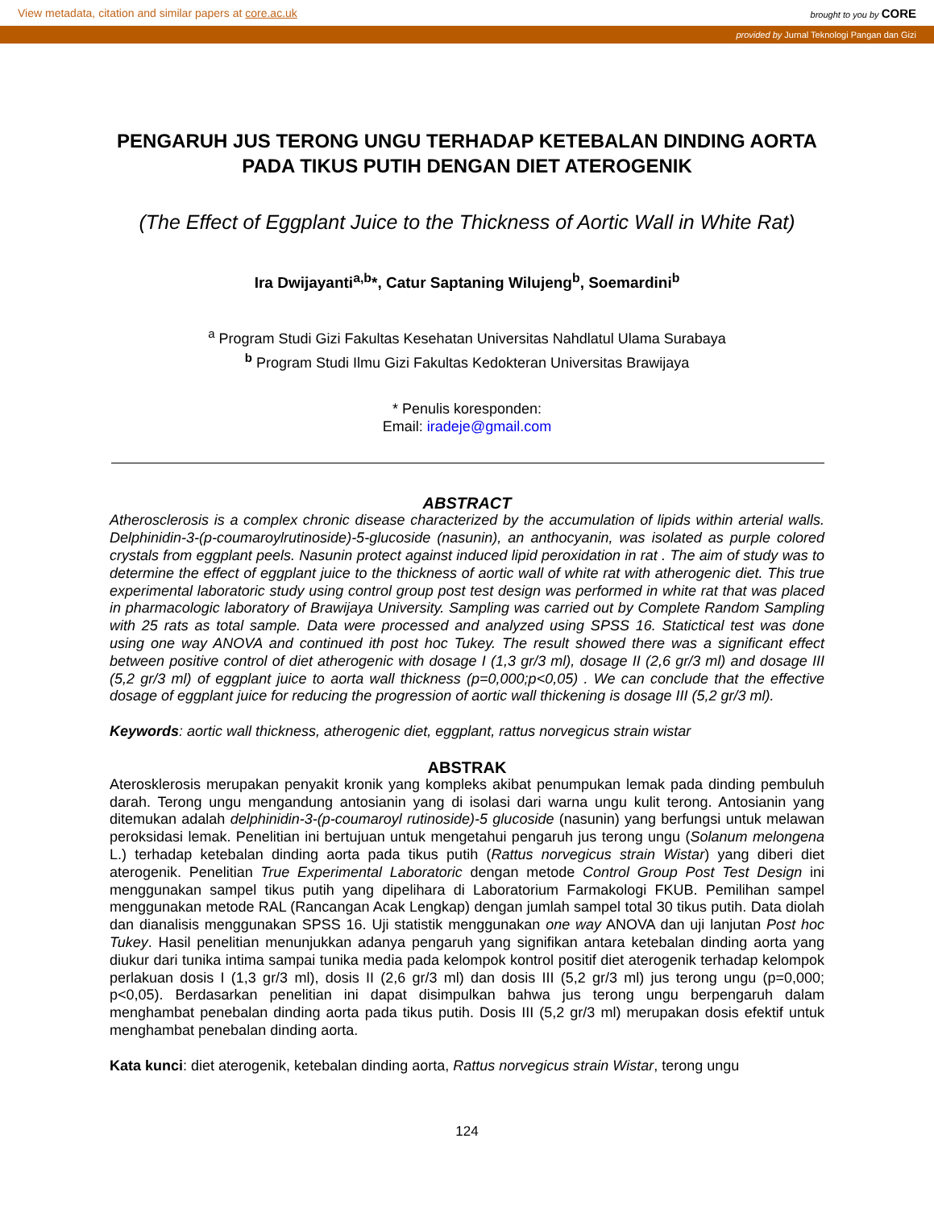View metadata, citation and similar papers at core.ac.uk brought to you by CORE
provided by Jurnal Teknologi Pangan dan Gizi
PENGARUH JUS TERONG UNGU TERHADAP KETEBALAN DINDING AORTA PADA TIKUS PUTIH DENGAN DIET ATEROGENIK
(The Effect of Eggplant Juice to the Thickness of Aortic Wall in White Rat)
Ira Dwijayanti<sup>a,b</sup>*, Catur Saptaning Wilujeng<sup>b</sup>, Soemardini<sup>b</sup>
<sup>a</sup> Program Studi Gizi Fakultas Kesehatan Universitas Nahdlatul Ulama Surabaya
<sup>b</sup> Program Studi Ilmu Gizi Fakultas Kedokteran Universitas Brawijaya
* Penulis koresponden:
Email: iradeje@gmail.com
ABSTRACT
Atherosclerosis is a complex chronic disease characterized by the accumulation of lipids within arterial walls. Delphinidin-3-(p-coumaroylrutinoside)-5-glucoside (nasunin), an anthocyanin, was isolated as purple colored crystals from eggplant peels. Nasunin protect against induced lipid peroxidation in rat . The aim of study was to determine the effect of eggplant juice to the thickness of aortic wall of white rat with atherogenic diet. This true experimental laboratoric study using control group post test design was performed in white rat that was placed in pharmacologic laboratory of Brawijaya University. Sampling was carried out by Complete Random Sampling with 25 rats as total sample. Data were processed and analyzed using SPSS 16. Statictical test was done using one way ANOVA and continued ith post hoc Tukey. The result showed there was a significant effect between positive control of diet atherogenic with dosage I (1,3 gr/3 ml), dosage II (2,6 gr/3 ml) and dosage III (5,2 gr/3 ml) of eggplant juice to aorta wall thickness (p=0,000;p<0,05) . We can conclude that the effective dosage of eggplant juice for reducing the progression of aortic wall thickening is dosage III (5,2 gr/3 ml).
Keywords: aortic wall thickness, atherogenic diet, eggplant, rattus norvegicus strain wistar
ABSTRAK
Aterosklerosis merupakan penyakit kronik yang kompleks akibat penumpukan lemak pada dinding pembuluh darah. Terong ungu mengandung antosianin yang di isolasi dari warna ungu kulit terong. Antosianin yang ditemukan adalah delphinidin-3-(p-coumaroyl rutinoside)-5 glucoside (nasunin) yang berfungsi untuk melawan peroksidasi lemak. Penelitian ini bertujuan untuk mengetahui pengaruh jus terong ungu (Solanum melongena L.) terhadap ketebalan dinding aorta pada tikus putih (Rattus norvegicus strain Wistar) yang diberi diet aterogenik. Penelitian True Experimental Laboratoric dengan metode Control Group Post Test Design ini menggunakan sampel tikus putih yang dipelihara di Laboratorium Farmakologi FKUB. Pemilihan sampel menggunakan metode RAL (Rancangan Acak Lengkap) dengan jumlah sampel total 30 tikus putih. Data diolah dan dianalisis menggunakan SPSS 16. Uji statistik menggunakan one way ANOVA dan uji lanjutan Post hoc Tukey. Hasil penelitian menunjukkan adanya pengaruh yang signifikan antara ketebalan dinding aorta yang diukur dari tunika intima sampai tunika media pada kelompok kontrol positif diet aterogenik terhadap kelompok perlakuan dosis I (1,3 gr/3 ml), dosis II (2,6 gr/3 ml) dan dosis III (5,2 gr/3 ml) jus terong ungu (p=0,000; p<0,05). Berdasarkan penelitian ini dapat disimpulkan bahwa jus terong ungu berpengaruh dalam menghambat penebalan dinding aorta pada tikus putih. Dosis III (5,2 gr/3 ml) merupakan dosis efektif untuk menghambat penebalan dinding aorta.
Kata kunci: diet aterogenik, ketebalan dinding aorta, Rattus norvegicus strain Wistar, terong ungu
124